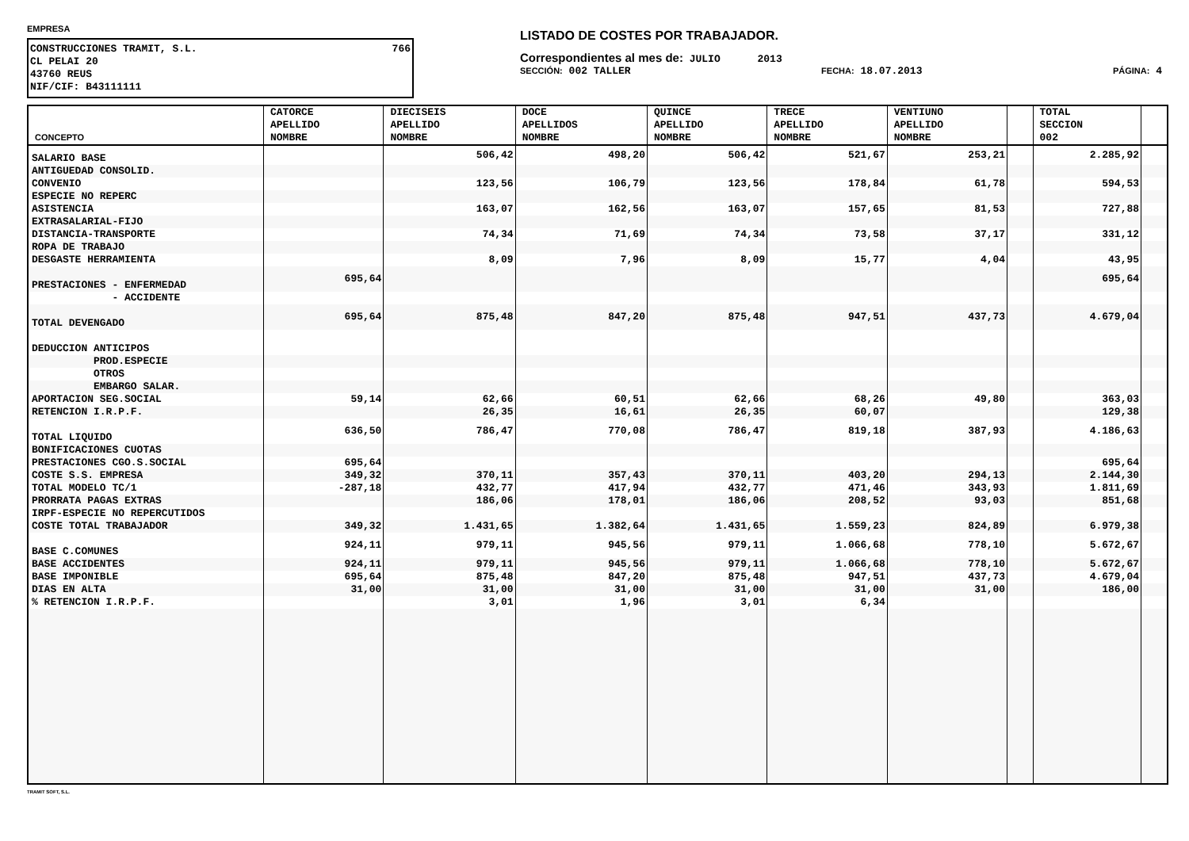EMPRESA
CONSTRUCCIONES TRAMIT, S.L. 766
CL PELAI 20
43760 REUS
NIF/CIF: B43111111
LISTADO DE COSTES POR TRABAJADOR.
Correspondientes al mes de: JULIO 2013
SECCIÓN: 002 TALLER FECHA: 18.07.2013 PÁGINA: 4
| CONCEPTO | CATORCE APELLIDO NOMBRE | DIECISEIS APELLIDO NOMBRE | DOCE APELLIDOS NOMBRE | QUINCE APELLIDO NOMBRE | TRECE APELLIDO NOMBRE | VENTIUNO APELLIDO NOMBRE | | TOTAL SECCION 002 | |
| --- | --- | --- | --- | --- | --- | --- | --- | --- | --- |
| SALARIO BASE | | 506,42 | 498,20 | 506,42 | 521,67 | 253,21 | | 2.285,92 | |
| ANTIGUEDAD CONSOLID. | | | | | | | | | |
| CONVENIO | | 123,56 | 106,79 | 123,56 | 178,84 | 61,78 | | 594,53 | |
| ESPECIE NO REPERC | | | | | | | | | |
| ASISTENCIA | | 163,07 | 162,56 | 163,07 | 157,65 | 81,53 | | 727,88 | |
| EXTRASALARIAL-FIJO | | | | | | | | | |
| DISTANCIA-TRANSPORTE | | 74,34 | 71,69 | 74,34 | 73,58 | 37,17 | | 331,12 | |
| ROPA DE TRABAJO | | | | | | | | | |
| DESGASTE HERRAMIENTA | | 8,09 | 7,96 | 8,09 | 15,77 | 4,04 | | 43,95 | |
| PRESTACIONES - ENFERMEDAD | 695,64 | | | | | | | 695,64 | |
| - ACCIDENTE | | | | | | | | | |
| TOTAL DEVENGADO | 695,64 | 875,48 | 847,20 | 875,48 | 947,51 | 437,73 | | 4.679,04 | |
| DEDUCCION ANTICIPOS | | | | | | | | | |
| PROD.ESPECIE | | | | | | | | | |
| OTROS | | | | | | | | | |
| EMBARGO SALAR. | | | | | | | | | |
| APORTACION SEG.SOCIAL | 59,14 | 62,66 | 60,51 | 62,66 | 68,26 | 49,80 | | 363,03 | |
| RETENCION I.R.P.F. | | 26,35 | 16,61 | 26,35 | 60,07 | | | 129,38 | |
| TOTAL LIQUIDO | 636,50 | 786,47 | 770,08 | 786,47 | 819,18 | 387,93 | | 4.186,63 | |
| BONIFICACIONES CUOTAS | | | | | | | | | |
| PRESTACIONES CGO.S.SOCIAL | 695,64 | | | | | | | 695,64 | |
| COSTE S.S. EMPRESA | 349,32 | 370,11 | 357,43 | 370,11 | 403,20 | 294,13 | | 2.144,30 | |
| TOTAL MODELO TC/1 | -287,18 | 432,77 | 417,94 | 432,77 | 471,46 | 343,93 | | 1.811,69 | |
| PRORRATA PAGAS EXTRAS | | 186,06 | 178,01 | 186,06 | 208,52 | 93,03 | | 851,68 | |
| IRPF-ESPECIE NO REPERCUTIDOS | | | | | | | | | |
| COSTE TOTAL TRABAJADOR | 349,32 | 1.431,65 | 1.382,64 | 1.431,65 | 1.559,23 | 824,89 | | 6.979,38 | |
| BASE C.COMUNES | 924,11 | 979,11 | 945,56 | 979,11 | 1.066,68 | 778,10 | | 5.672,67 | |
| BASE ACCIDENTES | 924,11 | 979,11 | 945,56 | 979,11 | 1.066,68 | 778,10 | | 5.672,67 | |
| BASE IMPONIBLE | 695,64 | 875,48 | 847,20 | 875,48 | 947,51 | 437,73 | | 4.679,04 | |
| DIAS EN ALTA | 31,00 | 31,00 | 31,00 | 31,00 | 31,00 | 31,00 | | 186,00 | |
| % RETENCION I.R.P.F. | | 3,01 | 1,96 | 3,01 | 6,34 | | | | |
TRAMIT SOFT, S.L.